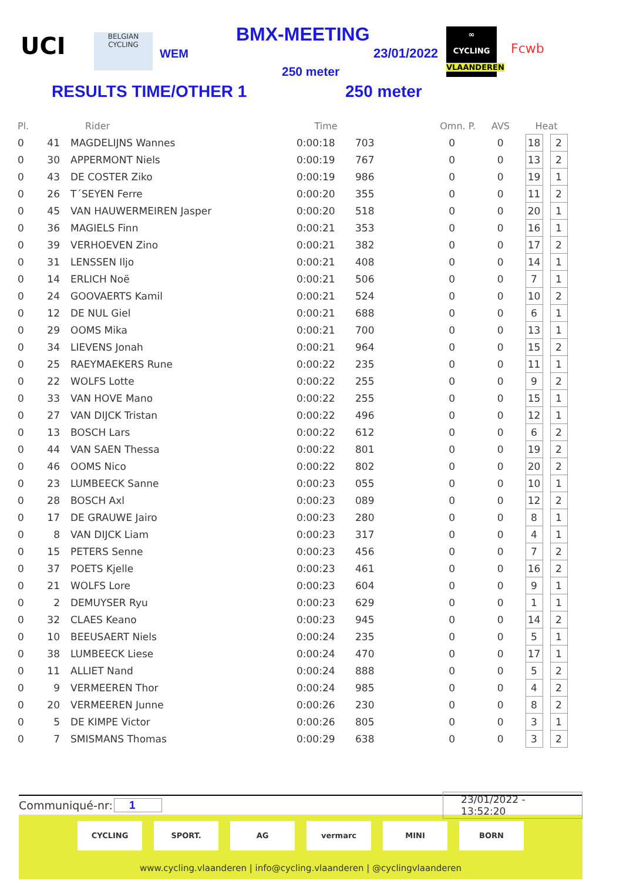UCI
BELGIAN CYCLING
WEM
BMX-MEETING
250 meter
23/01/2022
∞
CYCLING
VLAANDEREN
Fcwb
RESULTS TIME/OTHER 1 250 meter
| Pl. | | Rider | Time | | Omn. P. | AVS | Heat | | |
| --- | --- | --- | --- | --- | --- | --- | --- | --- | --- |
| 0 | 41 | MAGDELIJNS Wannes | 0:00:18 | 703 | 0 | 0 | 18 | | 2 |
| 0 | 30 | APPERMONT Niels | 0:00:19 | 767 | 0 | 0 | 13 | | 2 |
| 0 | 43 | DE COSTER Ziko | 0:00:19 | 986 | 0 | 0 | 19 | | 1 |
| 0 | 26 | T´SEYEN Ferre | 0:00:20 | 355 | 0 | 0 | 11 | | 2 |
| 0 | 45 | VAN HAUWERMEIREN Jasper | 0:00:20 | 518 | 0 | 0 | 20 | | 1 |
| 0 | 36 | MAGIELS Finn | 0:00:21 | 353 | 0 | 0 | 16 | | 1 |
| 0 | 39 | VERHOEVEN Zino | 0:00:21 | 382 | 0 | 0 | 17 | | 2 |
| 0 | 31 | LENSSEN Iljo | 0:00:21 | 408 | 0 | 0 | 14 | | 1 |
| 0 | 14 | ERLICH Noë | 0:00:21 | 506 | 0 | 0 | 7 | | 1 |
| 0 | 24 | GOOVAERTS Kamil | 0:00:21 | 524 | 0 | 0 | 10 | | 2 |
| 0 | 12 | DE NUL Giel | 0:00:21 | 688 | 0 | 0 | 6 | | 1 |
| 0 | 29 | OOMS Mika | 0:00:21 | 700 | 0 | 0 | 13 | | 1 |
| 0 | 34 | LIEVENS Jonah | 0:00:21 | 964 | 0 | 0 | 15 | | 2 |
| 0 | 25 | RAEYMAEKERS Rune | 0:00:22 | 235 | 0 | 0 | 11 | | 1 |
| 0 | 22 | WOLFS Lotte | 0:00:22 | 255 | 0 | 0 | 9 | | 2 |
| 0 | 33 | VAN HOVE Mano | 0:00:22 | 255 | 0 | 0 | 15 | | 1 |
| 0 | 27 | VAN DIJCK Tristan | 0:00:22 | 496 | 0 | 0 | 12 | | 1 |
| 0 | 13 | BOSCH Lars | 0:00:22 | 612 | 0 | 0 | 6 | | 2 |
| 0 | 44 | VAN SAEN Thessa | 0:00:22 | 801 | 0 | 0 | 19 | | 2 |
| 0 | 46 | OOMS Nico | 0:00:22 | 802 | 0 | 0 | 20 | | 2 |
| 0 | 23 | LUMBEECK Sanne | 0:00:23 | 055 | 0 | 0 | 10 | | 1 |
| 0 | 28 | BOSCH Axl | 0:00:23 | 089 | 0 | 0 | 12 | | 2 |
| 0 | 17 | DE GRAUWE Jairo | 0:00:23 | 280 | 0 | 0 | 8 | | 1 |
| 0 | 8 | VAN DIJCK Liam | 0:00:23 | 317 | 0 | 0 | 4 | | 1 |
| 0 | 15 | PETERS Senne | 0:00:23 | 456 | 0 | 0 | 7 | | 2 |
| 0 | 37 | POETS Kjelle | 0:00:23 | 461 | 0 | 0 | 16 | | 2 |
| 0 | 21 | WOLFS Lore | 0:00:23 | 604 | 0 | 0 | 9 | | 1 |
| 0 | 2 | DEMUYSER Ryu | 0:00:23 | 629 | 0 | 0 | 1 | | 1 |
| 0 | 32 | CLAES Keano | 0:00:23 | 945 | 0 | 0 | 14 | | 2 |
| 0 | 10 | BEEUSAERT Niels | 0:00:24 | 235 | 0 | 0 | 5 | | 1 |
| 0 | 38 | LUMBEECK Liese | 0:00:24 | 470 | 0 | 0 | 17 | | 1 |
| 0 | 11 | ALLIET Nand | 0:00:24 | 888 | 0 | 0 | 5 | | 2 |
| 0 | 9 | VERMEEREN Thor | 0:00:24 | 985 | 0 | 0 | 4 | | 2 |
| 0 | 20 | VERMEEREN Junne | 0:00:26 | 230 | 0 | 0 | 8 | | 2 |
| 0 | 5 | DE KIMPE Victor | 0:00:26 | 805 | 0 | 0 | 3 | | 1 |
| 0 | 7 | SMISMANS Thomas | 0:00:29 | 638 | 0 | 0 | 3 | | 2 |
Communiqué-nr: 1 23/01/2022 - 13:52:20
CYCLING SPORT. AG vermarc MINI BORN
www.cycling.vlaanderen | info@cycling.vlaanderen | @cyclingvlaanderen